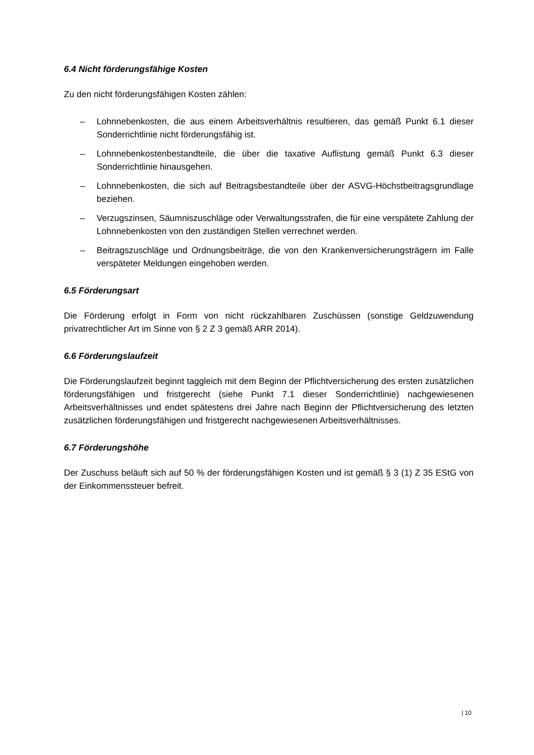6.4 Nicht förderungsfähige Kosten
Zu den nicht förderungsfähigen Kosten zählen:
– Lohnnebenkosten, die aus einem Arbeitsverhältnis resultieren, das gemäß Punkt 6.1 dieser Sonderrichtlinie nicht förderungsfähig ist.
– Lohnnebenkostenbestandteile, die über die taxative Auflistung gemäß Punkt 6.3 dieser Sonderrichtlinie hinausgehen.
– Lohnnebenkosten, die sich auf Beitragsbestandteile über der ASVG-Höchstbeitragsgrundlage beziehen.
– Verzugszinsen, Säumniszuschläge oder Verwaltungsstrafen, die für eine verspätete Zahlung der Lohnnebenkosten von den zuständigen Stellen verrechnet werden.
– Beitragszuschläge und Ordnungsbeiträge, die von den Krankenversicherungsträgern im Falle verspäteter Meldungen eingehoben werden.
6.5 Förderungsart
Die Förderung erfolgt in Form von nicht rückzahlbaren Zuschüssen (sonstige Geldzuwendung privatrechtlicher Art im Sinne von § 2 Z 3 gemäß ARR 2014).
6.6 Förderungslaufzeit
Die Förderungslaufzeit beginnt taggleich mit dem Beginn der Pflichtversicherung des ersten zusätzlichen förderungsfähigen und fristgerecht (siehe Punkt 7.1 dieser Sonderrichtlinie) nachgewiesenen Arbeitsverhältnisses und endet spätestens drei Jahre nach Beginn der Pflichtversicherung des letzten zusätzlichen förderungsfähigen und fristgerecht nachgewiesenen Arbeitsverhältnisses.
6.7 Förderungshöhe
Der Zuschuss beläuft sich auf 50 % der förderungsfähigen Kosten und ist gemäß § 3 (1) Z 35 EStG von der Einkommenssteuer befreit.
| 10